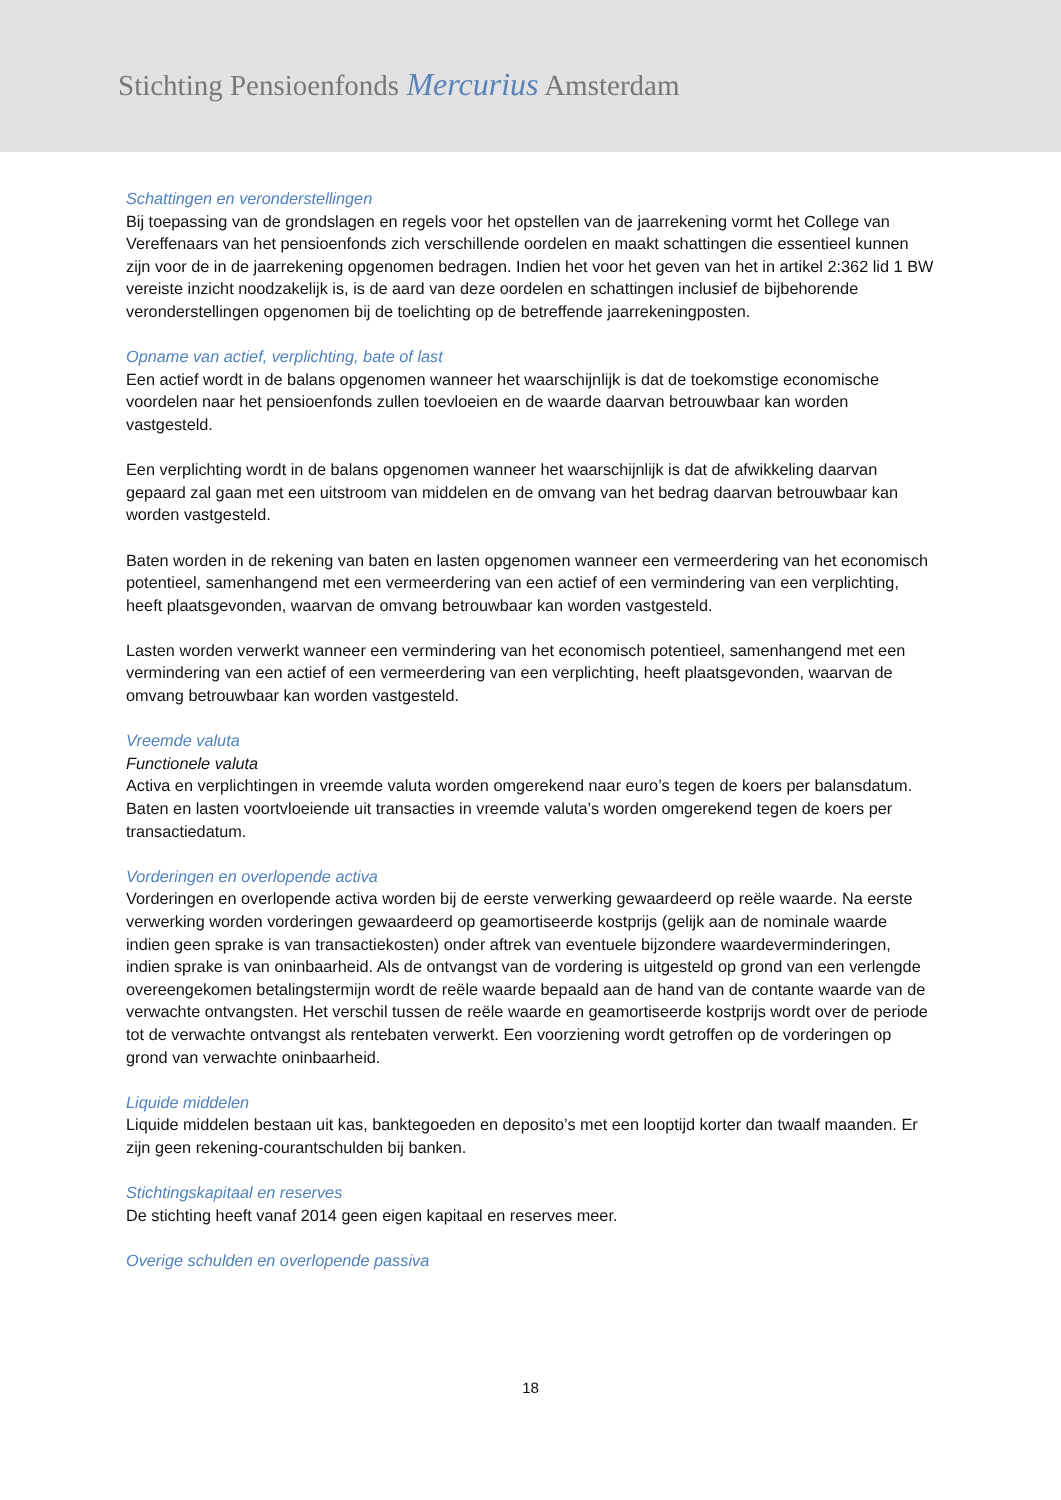Stichting Pensioenfonds Mercurius Amsterdam
Schattingen en veronderstellingen
Bij toepassing van de grondslagen en regels voor het opstellen van de jaarrekening vormt het College van Vereffenaars van het pensioenfonds zich verschillende oordelen en maakt schattingen die essentieel kunnen zijn voor de in de jaarrekening opgenomen bedragen. Indien het voor het geven van het in artikel 2:362 lid 1 BW vereiste inzicht noodzakelijk is, is de aard van deze oordelen en schattingen inclusief de bijbehorende veronderstellingen opgenomen bij de toelichting op de betreffende jaarrekeningposten.
Opname van actief, verplichting, bate of last
Een actief wordt in de balans opgenomen wanneer het waarschijnlijk is dat de toekomstige economische voordelen naar het pensioenfonds zullen toevloeien en de waarde daarvan betrouwbaar kan worden vastgesteld.
Een verplichting wordt in de balans opgenomen wanneer het waarschijnlijk is dat de afwikkeling daarvan gepaard zal gaan met een uitstroom van middelen en de omvang van het bedrag daarvan betrouwbaar kan worden vastgesteld.
Baten worden in de rekening van baten en lasten opgenomen wanneer een vermeerdering van het economisch potentieel, samenhangend met een vermeerdering van een actief of een vermindering van een verplichting, heeft plaatsgevonden, waarvan de omvang betrouwbaar kan worden vastgesteld.
Lasten worden verwerkt wanneer een vermindering van het economisch potentieel, samenhangend met een vermindering van een actief of een vermeerdering van een verplichting, heeft plaatsgevonden, waarvan de omvang betrouwbaar kan worden vastgesteld.
Vreemde valuta
Functionele valuta
Activa en verplichtingen in vreemde valuta worden omgerekend naar euro’s tegen de koers per balansdatum. Baten en lasten voortvloeiende uit transacties in vreemde valuta’s worden omgerekend tegen de koers per transactiedatum.
Vorderingen en overlopende activa
Vorderingen en overlopende activa worden bij de eerste verwerking gewaardeerd op reële waarde. Na eerste verwerking worden vorderingen gewaardeerd op geamortiseerde kostprijs (gelijk aan de nominale waarde indien geen sprake is van transactiekosten) onder aftrek van eventuele bijzondere waardeverminderingen, indien sprake is van oninbaarheid. Als de ontvangst van de vordering is uitgesteld op grond van een verlengde overeengekomen betalingstermijn wordt de reële waarde bepaald aan de hand van de contante waarde van de verwachte ontvangsten. Het verschil tussen de reële waarde en geamortiseerde kostprijs wordt over de periode tot de verwachte ontvangst als rentebaten verwerkt. Een voorziening wordt getroffen op de vorderingen op grond van verwachte oninbaarheid.
Liquide middelen
Liquide middelen bestaan uit kas, banktegoeden en deposito’s met een looptijd korter dan twaalf maanden. Er zijn geen rekening-courantschulden bij banken.
Stichtingskapitaal en reserves
De stichting heeft vanaf 2014 geen eigen kapitaal en reserves meer.
Overige schulden en overlopende passiva
18